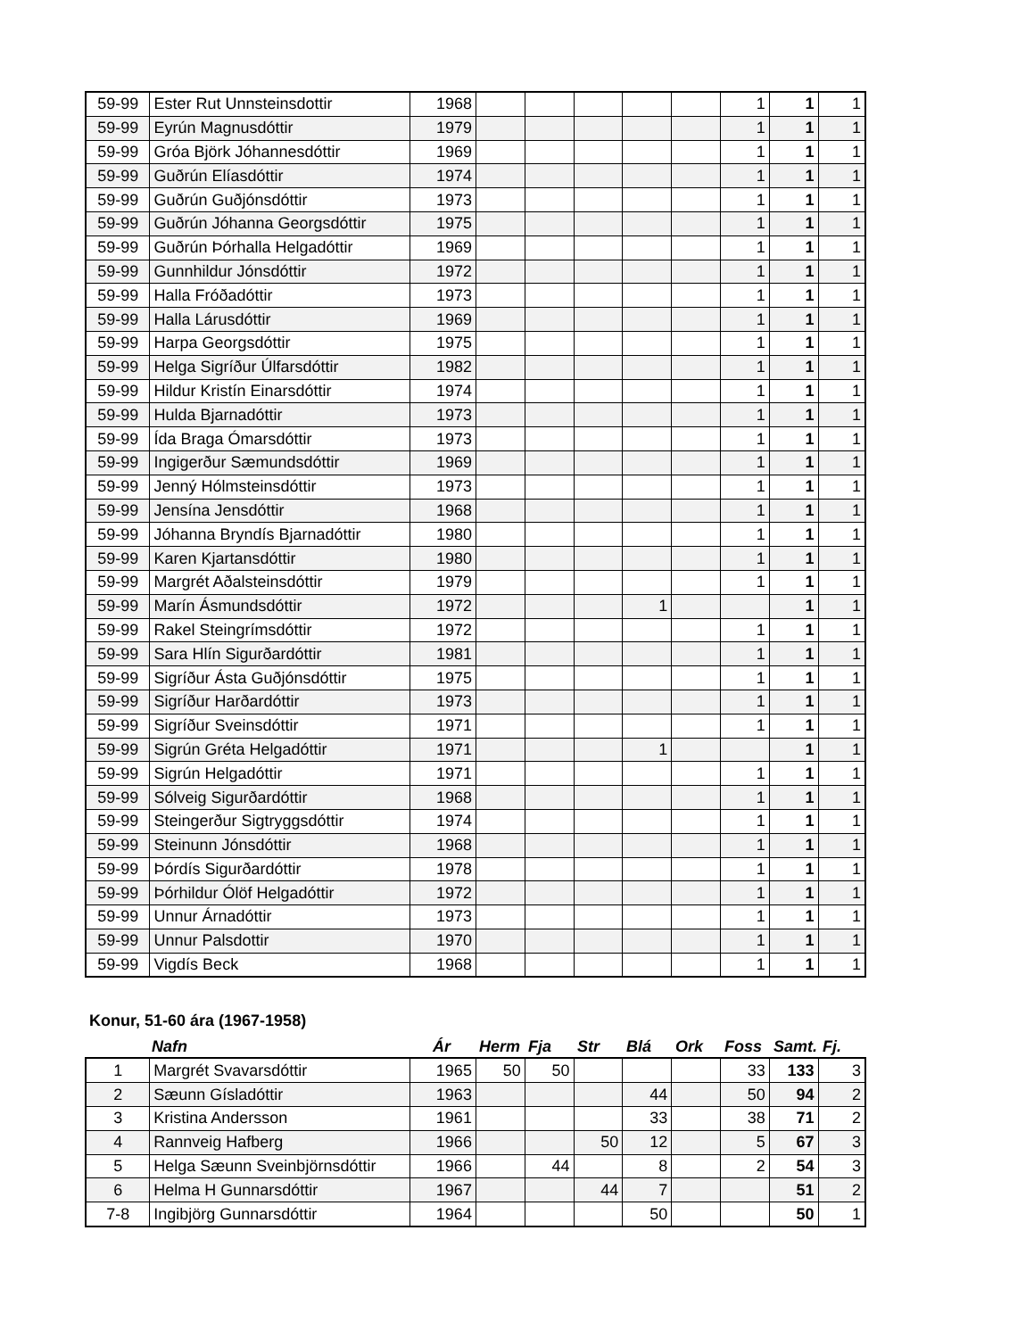| 59-99 | Ester Rut Unnsteinsdottir | 1968 | | | | | | 1 | 1 | 1 |
| 59-99 | Eyrún Magnusdóttir | 1979 | | | | | | 1 | 1 | 1 |
| 59-99 | Gróa Björk Jóhannesdóttir | 1969 | | | | | | 1 | 1 | 1 |
| 59-99 | Guðrún Elíasdóttir | 1974 | | | | | | 1 | 1 | 1 |
| 59-99 | Guðrún Guðjónsdóttir | 1973 | | | | | | 1 | 1 | 1 |
| 59-99 | Guðrún Jóhanna Georgsdóttir | 1975 | | | | | | 1 | 1 | 1 |
| 59-99 | Guðrún Þórhalla Helgadóttir | 1969 | | | | | | 1 | 1 | 1 |
| 59-99 | Gunnhildur Jónsdóttir | 1972 | | | | | | 1 | 1 | 1 |
| 59-99 | Halla Fróðadóttir | 1973 | | | | | | 1 | 1 | 1 |
| 59-99 | Halla Lárusdóttir | 1969 | | | | | | 1 | 1 | 1 |
| 59-99 | Harpa Georgsdóttir | 1975 | | | | | | 1 | 1 | 1 |
| 59-99 | Helga Sigríður Úlfarsdóttir | 1982 | | | | | | 1 | 1 | 1 |
| 59-99 | Hildur Kristín Einarsdóttir | 1974 | | | | | | 1 | 1 | 1 |
| 59-99 | Hulda Bjarnadóttir | 1973 | | | | | | 1 | 1 | 1 |
| 59-99 | Ída Braga Ómarsdóttir | 1973 | | | | | | 1 | 1 | 1 |
| 59-99 | Ingigerður Sæmundsdóttir | 1969 | | | | | | 1 | 1 | 1 |
| 59-99 | Jenný Hólmsteinsdóttir | 1973 | | | | | | 1 | 1 | 1 |
| 59-99 | Jensína Jensdóttir | 1968 | | | | | | 1 | 1 | 1 |
| 59-99 | Jóhanna Bryndís Bjarnadóttir | 1980 | | | | | | 1 | 1 | 1 |
| 59-99 | Karen Kjartansdóttir | 1980 | | | | | | 1 | 1 | 1 |
| 59-99 | Margrét Aðalsteinsdóttir | 1979 | | | | | | 1 | 1 | 1 |
| 59-99 | Marín Ásmundsdóttir | 1972 | | | | 1 | | | 1 | 1 |
| 59-99 | Rakel Steingrímsdóttir | 1972 | | | | | | 1 | 1 | 1 |
| 59-99 | Sara Hlín Sigurðardóttir | 1981 | | | | | | 1 | 1 | 1 |
| 59-99 | Sigríður Ásta Guðjónsdóttir | 1975 | | | | | | 1 | 1 | 1 |
| 59-99 | Sigríður Harðardóttir | 1973 | | | | | | 1 | 1 | 1 |
| 59-99 | Sigríður Sveinsdóttir | 1971 | | | | | | 1 | 1 | 1 |
| 59-99 | Sigrún Gréta Helgadóttir | 1971 | | | | 1 | | | 1 | 1 |
| 59-99 | Sigrún Helgadóttir | 1971 | | | | | | 1 | 1 | 1 |
| 59-99 | Sólveig Sigurðardóttir | 1968 | | | | | | 1 | 1 | 1 |
| 59-99 | Steingerður Sigtryggsdóttir | 1974 | | | | | | 1 | 1 | 1 |
| 59-99 | Steinunn Jónsdóttir | 1968 | | | | | | 1 | 1 | 1 |
| 59-99 | Þórdís Sigurðardóttir | 1978 | | | | | | 1 | 1 | 1 |
| 59-99 | Þórhildur Ólöf Helgadóttir | 1972 | | | | | | 1 | 1 | 1 |
| 59-99 | Unnur Árnadóttir | 1973 | | | | | | 1 | 1 | 1 |
| 59-99 | Unnur Palsdottir | 1970 | | | | | | 1 | 1 | 1 |
| 59-99 | Vigdís Beck | 1968 | | | | | | 1 | 1 | 1 |
Konur, 51-60 ára (1967-1958)
Nafn Ár Herm Fja Str Blá Ork Foss Samt. Fj.
| 1 | Margrét Svavarsdóttir | 1965 | 50 | 50 | | | | 33 | 133 | 3 |
| 2 | Sæunn Gísladóttir | 1963 | | | | 44 | | 50 | 94 | 2 |
| 3 | Kristina Andersson | 1961 | | | | 33 | | 38 | 71 | 2 |
| 4 | Rannveig Hafberg | 1966 | | | 50 | 12 | | 5 | 67 | 3 |
| 5 | Helga Sæunn Sveinbjörnsdóttir | 1966 | | 44 | | 8 | | 2 | 54 | 3 |
| 6 | Helma H Gunnarsdóttir | 1967 | | | 44 | 7 | | | 51 | 2 |
| 7-8 | Ingibjörg Gunnarsdóttir | 1964 | | | | 50 | | | 50 | 1 |